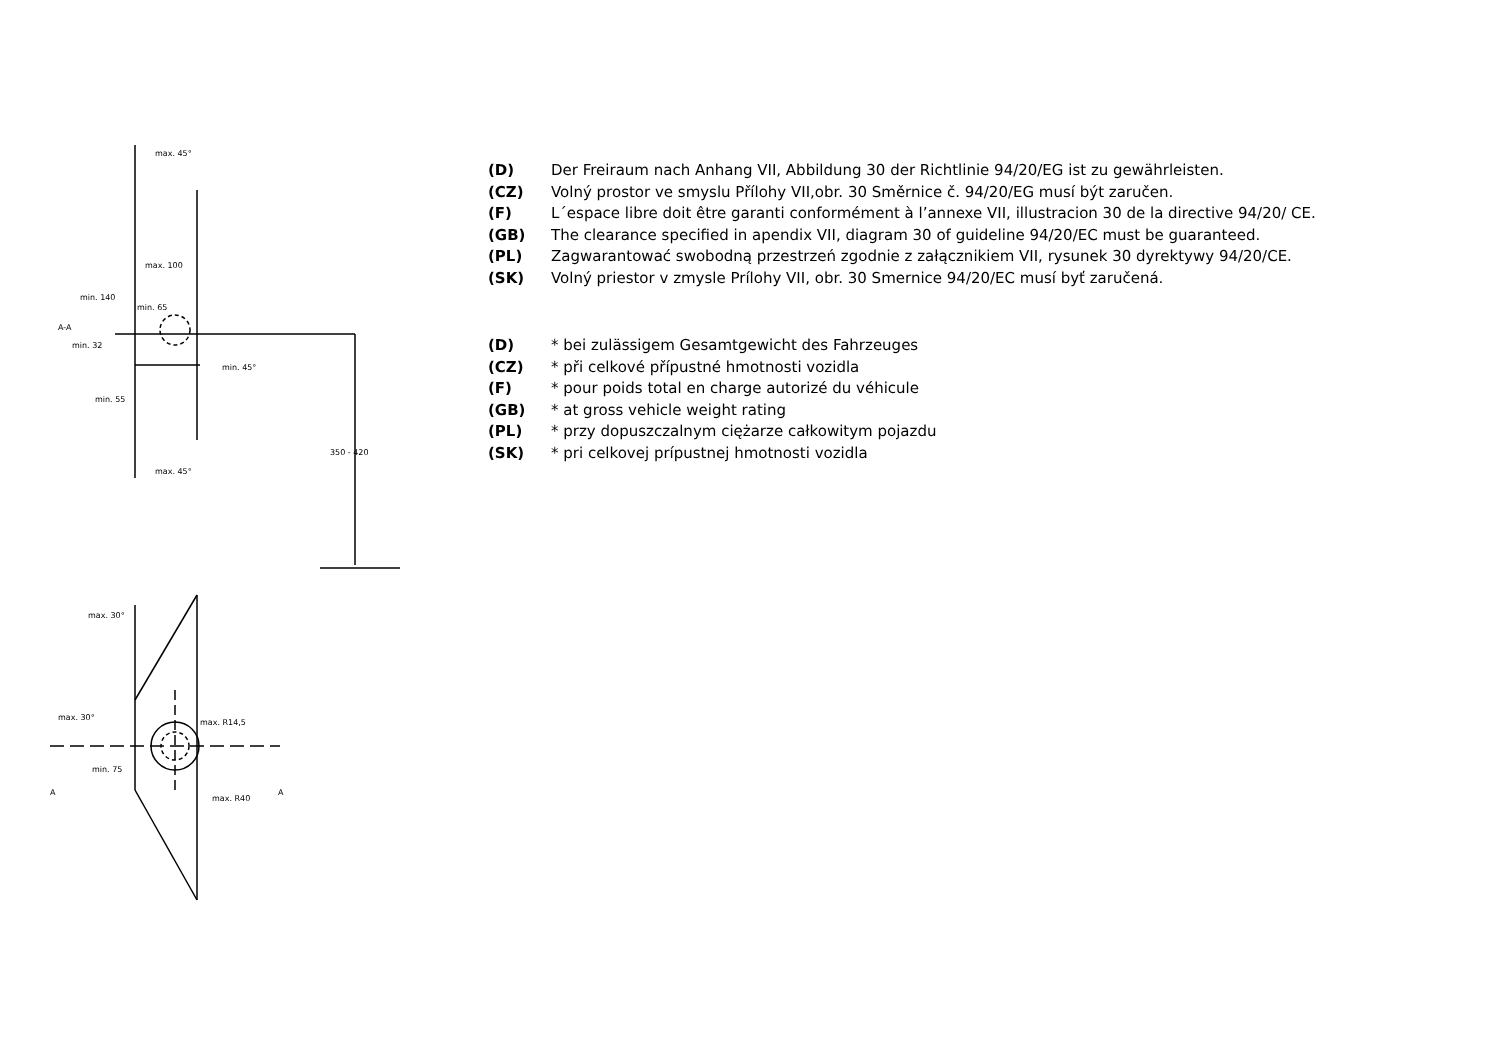max. 45°
max. 100
min. 140
min. 65
min. 32
min. 45°
min. 55
350 - 420
max. 45°
max. 30°
max. 30°
max. R14,5
min. 75
max. R40
A-A
A
A
(D) Der Freiraum nach Anhang VII, Abbildung 30 der Richtlinie 94/20/EG ist zu gewährleisten.
(CZ) Volný prostor ve smyslu Přílohy VII,obr. 30 Směrnice č. 94/20/EG musí být zaručen.
(F) L´espace libre doit être garanti conformément à l’annexe VII, illustracion 30 de la directive 94/20/ CE.
(GB) The clearance specified in apendix VII, diagram 30 of guideline 94/20/EC must be guaranteed.
(PL) Zagwarantować swobodną przestrzeń zgodnie z załącznikiem VII, rysunek 30 dyrektywy 94/20/CE.
(SK) Volný priestor v zmysle Prílohy VII, obr. 30 Smernice 94/20/EC musí byť zaručená.
(D) * bei zulässigem Gesamtgewicht des Fahrzeuges
(CZ) * při celkové přípustné hmotnosti vozidla
(F) * pour poids total en charge autorizé du véhicule
(GB) * at gross vehicle weight rating
(PL) * przy dopuszczalnym ciężarze całkowitym pojazdu
(SK) * pri celkovej prípustnej hmotnosti vozidla